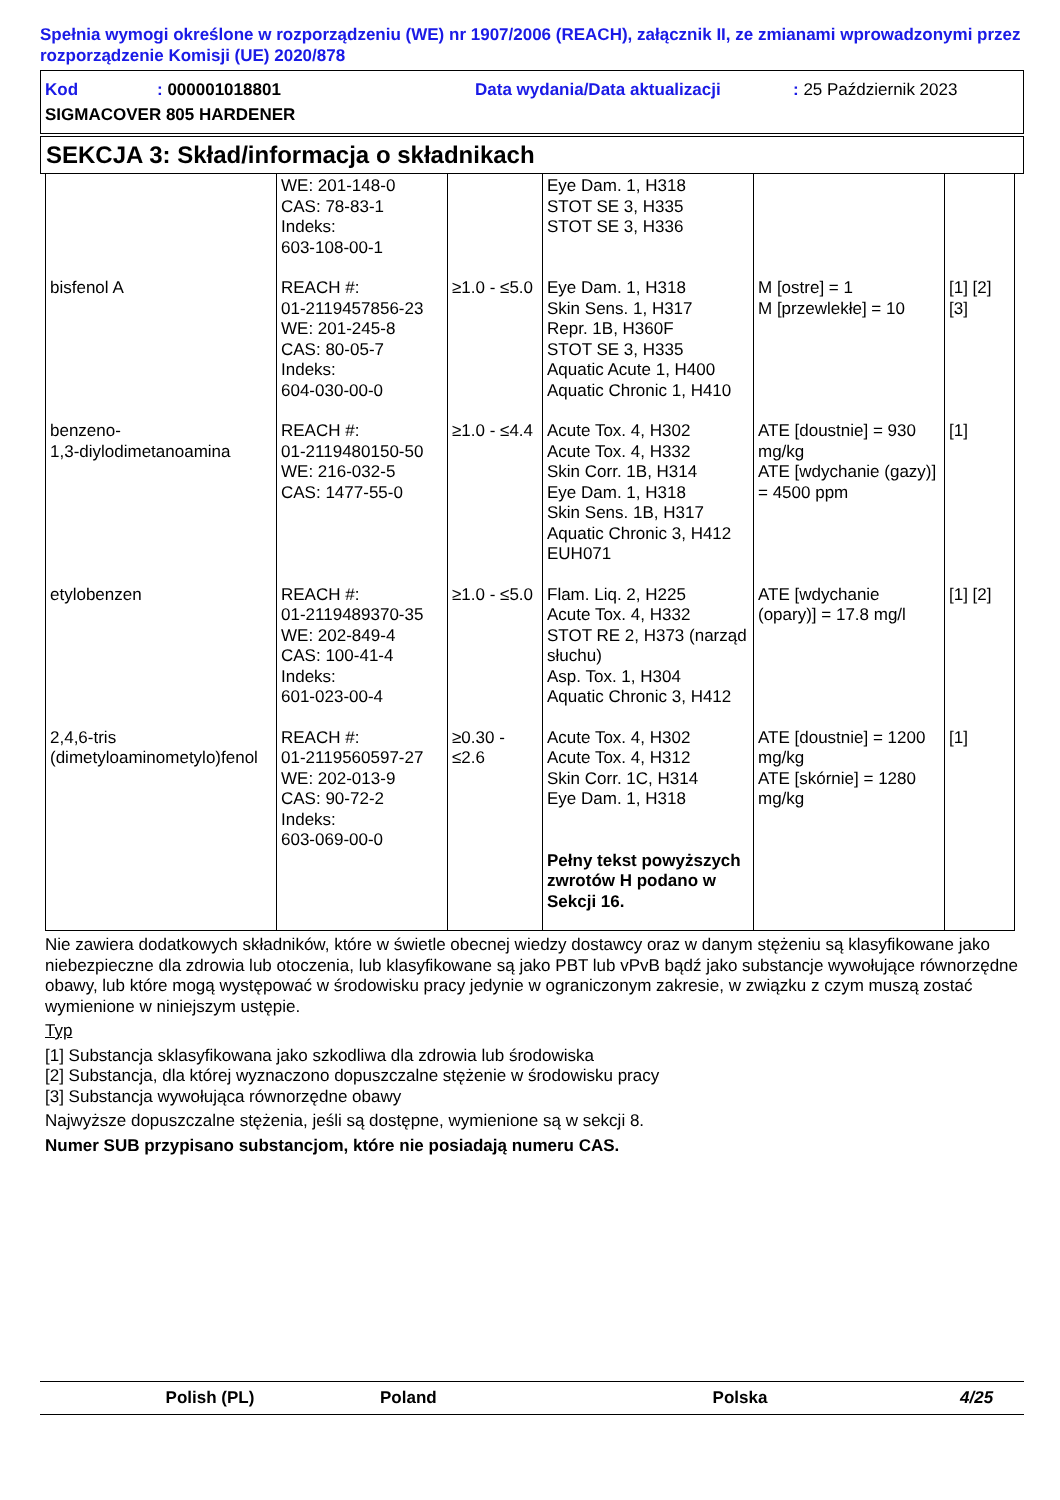Spełnia wymogi określone w rozporządzeniu (WE) nr 1907/2006 (REACH), załącznik II, ze zmianami wprowadzonymi przez rozporządzenie Komisji (UE) 2020/878
Kod: 000001018801 Data wydania/Data aktualizacji: 25 Październik 2023
SIGMACOVER 805 HARDENER
SEKCJA 3: Skład/informacja o składnikach
| | WE: 201-148-0 CAS: 78-83-1 Indeks: 603-108-00-1 | | Eye Dam. 1, H318 STOT SE 3, H335 STOT SE 3, H336 | | |
| bisfenol A | REACH #: 01-2119457856-23 WE: 201-245-8 CAS: 80-05-7 Indeks: 604-030-00-0 | ≥1.0 - ≤5.0 | Eye Dam. 1, H318 Skin Sens. 1, H317 Repr. 1B, H360F STOT SE 3, H335 Aquatic Acute 1, H400 Aquatic Chronic 1, H410 | M [ostre] = 1 M [przewlekłe] = 10 | [1] [2] [3] |
| benzeno- 1,3-diylodimetanoamina | REACH #: 01-2119480150-50 WE: 216-032-5 CAS: 1477-55-0 | ≥1.0 - ≤4.4 | Acute Tox. 4, H302 Acute Tox. 4, H332 Skin Corr. 1B, H314 Eye Dam. 1, H318 Skin Sens. 1B, H317 Aquatic Chronic 3, H412 EUH071 | ATE [doustnie] = 930 mg/kg ATE [wdychanie (gazy)] = 4500 ppm | [1] |
| etylobenzen | REACH #: 01-2119489370-35 WE: 202-849-4 CAS: 100-41-4 Indeks: 601-023-00-4 | ≥1.0 - ≤5.0 | Flam. Liq. 2, H225 Acute Tox. 4, H332 STOT RE 2, H373 (narząd słuchu) Asp. Tox. 1, H304 Aquatic Chronic 3, H412 | ATE [wdychanie (opary)] = 17.8 mg/l | [1] [2] |
| 2,4,6-tris (dimetyloaminometylo)fenol | REACH #: 01-2119560597-27 WE: 202-013-9 CAS: 90-72-2 Indeks: 603-069-00-0 | ≥0.30 - ≤2.6 | Acute Tox. 4, H302 Acute Tox. 4, H312 Skin Corr. 1C, H314 Eye Dam. 1, H318 Pełny tekst powyższych zwrotów H podano w Sekcji 16. | ATE [doustnie] = 1200 mg/kg ATE [skórnie] = 1280 mg/kg | [1] |
Nie zawiera dodatkowych składników, które w świetle obecnej wiedzy dostawcy oraz w danym stężeniu są klasyfikowane jako niebezpieczne dla zdrowia lub otoczenia, lub klasyfikowane są jako PBT lub vPvB bądź jako substancje wywołujące równorzędne obawy, lub które mogą występować w środowisku pracy jedynie w ograniczonym zakresie, w związku z czym muszą zostać wymienione w niniejszym ustępie.
Typ
[1] Substancja sklasyfikowana jako szkodliwa dla zdrowia lub środowiska
[2] Substancja, dla której wyznaczono dopuszczalne stężenie w środowisku pracy
[3] Substancja wywołująca równorzędne obawy
Najwyższe dopuszczalne stężenia, jeśli są dostępne, wymienione są w sekcji 8.
Numer SUB przypisano substancjom, które nie posiadają numeru CAS.
Polish (PL) Poland Polska 4/25